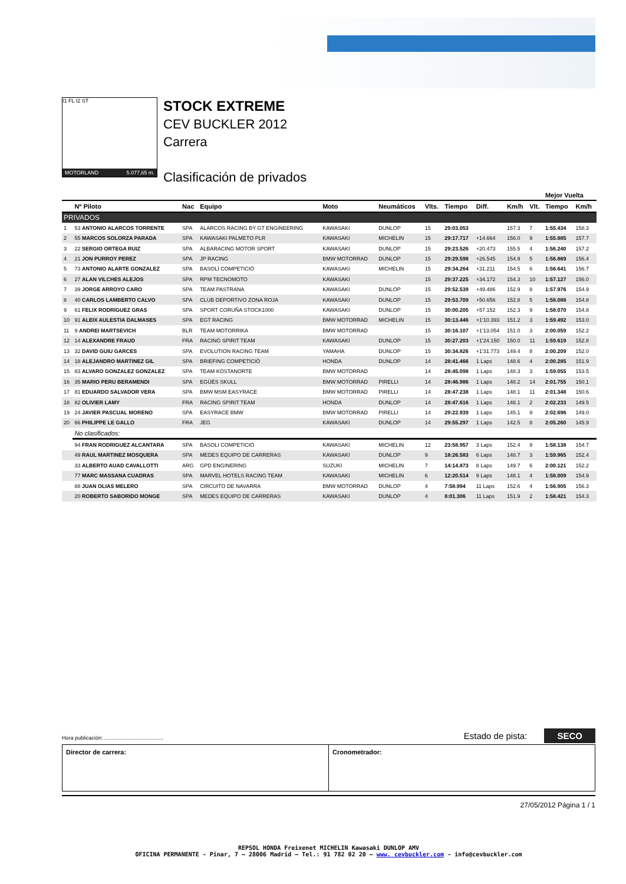I1 FL I2 ST
MOTORLAND 5.077,65 m.
STOCK EXTREME
CEV BUCKLER 2012
Carrera
Clasificación de privados
| | | | | | | | | | | | Mejor Vuelta | |
| --- | --- | --- | --- | --- | --- | --- | --- | --- | --- | --- | --- | --- |
| | Nº Piloto | Nac | Equipo | Moto | Neumáticos | Vlts. | Tiempo | Diff. | Km/h | Vlt. | Tiempo | Km/h |
| PRIVADOS | | | | | | | | | | | | |
| 1 | 53 ANTONIO ALARCOS TORRENTE | SPA | ALARCOS RACING BY GT ENGINEERING | KAWASAKI | DUNLOP | 15 | 29:03.053 | | 157.3 | 7 | 1:55.434 | 158.3 |
| 2 | 55 MARCOS SOLORZA PARADA | SPA | KAWASAKI PALMETO PLR | KAWASAKI | MICHELIN | 15 | 29:17.717 | +14.664 | 156.0 | 9 | 1:55.885 | 157.7 |
| 3 | 22 SERGIO ORTEGA RUIZ | SPA | ALBARACING MOTOR SPORT | KAWASAKI | DUNLOP | 15 | 29:23.526 | +20.473 | 155.5 | 4 | 1:56.240 | 157.2 |
| 4 | 21 JON PURROY PEREZ | SPA | JP RACING | BMW MOTORRAD | DUNLOP | 15 | 29:29.598 | +26.545 | 154.9 | 5 | 1:56.869 | 156.4 |
| 5 | 73 ANTONIO ALARTE GONZALEZ | SPA | BASOLÍ COMPETICIÓ | KAWASAKI | MICHELIN | 15 | 29:34.264 | +31.211 | 154.5 | 6 | 1:56.641 | 156.7 |
| 6 | 27 ALAN VILCHES ALEJOS | SPA | RPM TECNOMOTO | KAWASAKI | | 15 | 29:37.225 | +34.172 | 154.3 | 10 | 1:57.127 | 156.0 |
| 7 | 39 JORGE ARROYO CARO | SPA | TEAM PASTRANA | KAWASAKI | DUNLOP | 15 | 29:52.539 | +49.486 | 152.9 | 8 | 1:57.976 | 154.9 |
| 8 | 40 CARLOS LAMBERTO CALVO | SPA | CLUB DEPORTIVO ZONA ROJA | KAWASAKI | DUNLOP | 15 | 29:53.709 | +50.656 | 152.8 | 5 | 1:58.088 | 154.8 |
| 9 | 61 FELIX RODRIGUEZ GRAS | SPA | SPORT CORUÑA STOCK1000 | KAWASAKI | DUNLOP | 15 | 30:00.205 | +57.152 | 152.3 | 9 | 1:58.070 | 154.8 |
| 10 | 91 ALEIX AULESTIA DALMASES | SPA | EGT RACING | BMW MOTORRAD | MICHELIN | 15 | 30:13.446 | +1'10.393 | 151.2 | 3 | 1:59.492 | 153.0 |
| 11 | 9 ANDREI MARTSEVICH | BLR | TEAM MOTORRIKA | BMW MOTORRAD | | 15 | 30:16.107 | +1'13.054 | 151.0 | 3 | 2:00.059 | 152.2 |
| 12 | 14 ALEXANDRE FRAUD | FRA | RACING SPIRIT TEAM | KAWASAKI | DUNLOP | 15 | 30:27.203 | +1'24.150 | 150.0 | 11 | 1:59.619 | 152.8 |
| 13 | 32 DAVID GUIU GARCES | SPA | EVOLUTION RACING TEAM | YAMAHA | DUNLOP | 15 | 30:34.826 | +1'31.773 | 149.4 | 8 | 2:00.209 | 152.0 |
| 14 | 18 ALEJANDRO MARTINEZ GIL | SPA | BRIEFING COMPETICIÓ | HONDA | DUNLOP | 14 | 28:41.466 | 1 Laps | 148.6 | 4 | 2:00.285 | 151.9 |
| 15 | 83 ALVARO GONZALEZ GONZALEZ | SPA | TEAM KOSTANORTE | BMW MOTORRAD | | 14 | 28:45.098 | 1 Laps | 148.3 | 3 | 1:59.055 | 153.5 |
| 16 | 35 MARIO PERU BERAMENDI | SPA | EGÜÉS SKULL | BMW MOTORRAD | PIRELLI | 14 | 28:46.986 | 1 Laps | 148.2 | 14 | 2:01.755 | 150.1 |
| 17 | 81 EDUARDO SALVADOR VERA | SPA | BMW MSM EASYRACE | BMW MOTORRAD | PIRELLI | 14 | 28:47.238 | 1 Laps | 148.1 | 11 | 2:01.348 | 150.6 |
| 18 | 82 OLIVIER LAMY | FRA | RACING SPIRIT TEAM | HONDA | DUNLOP | 14 | 28:47.616 | 1 Laps | 148.1 | 2 | 2:02.233 | 149.5 |
| 19 | 24 JAVIER PASCUAL MORENO | SPA | EASYRACE BMW | BMW MOTORRAD | PIRELLI | 14 | 29:22.939 | 1 Laps | 145.1 | 9 | 2:02.696 | 149.0 |
| 20 | 66 PHILIPPE LE GALLO | FRA | JEG | KAWASAKI | DUNLOP | 14 | 29:55.297 | 1 Laps | 142.5 | 8 | 2:05.260 | 145.9 |
| | No clasificados: | | | | | | | | | | | |
| | 94 FRAN RODRIGUEZ ALCANTARA | SPA | BASOLI COMPETICIÓ | KAWASAKI | MICHELIN | 12 | 23:58.957 | 3 Laps | 152.4 | 9 | 1:58.138 | 154.7 |
| | 49 RAUL MARTINEZ MOSQUERA | SPA | MEDES EQUIPO DE CARRERAS | KAWASAKI | DUNLOP | 9 | 18:26.583 | 6 Laps | 148.7 | 3 | 1:59.965 | 152.4 |
| | 33 ALBERTO AUAD CAVALLOTTI | ARG | GPD ENGINERING | SUZUKI | MICHELIN | 7 | 14:14.873 | 8 Laps | 149.7 | 6 | 2:00.121 | 152.2 |
| | 77 MARC MASSANA CUADRAS | SPA | MARVEL HOTELS RACING TEAM | KAWASAKI | MICHELIN | 6 | 12:20.514 | 9 Laps | 148.1 | 4 | 1:58.009 | 154.9 |
| | 88 JUAN OLIAS MELERO | SPA | CIRCUITO DE NAVARRA | BMW MOTORRAD | DUNLOP | 4 | 7:58.994 | 11 Laps | 152.6 | 4 | 1:56.905 | 156.3 |
| | 20 ROBERTO SABORIDO MONGE | SPA | MEDES EQUIPO DE CARRERAS | KAWASAKI | DUNLOP | 4 | 8:01.306 | 11 Laps | 151.9 | 2 | 1:58.421 | 154.3 |
Hora publicación: ........................................ Estado de pista: SECO
Director de carrera: Cronometrador:
27/05/2012 Página 1 / 1
REPSOL HONDA Freixenet MICHELIN Kawasaki DUNLOP AMV
OFICINA PERMANENTE - Pinar, 7 – 28006 Madrid – Tel.: 91 782 02 20 – www. cevbuckler.com - info@cevbuckler.com